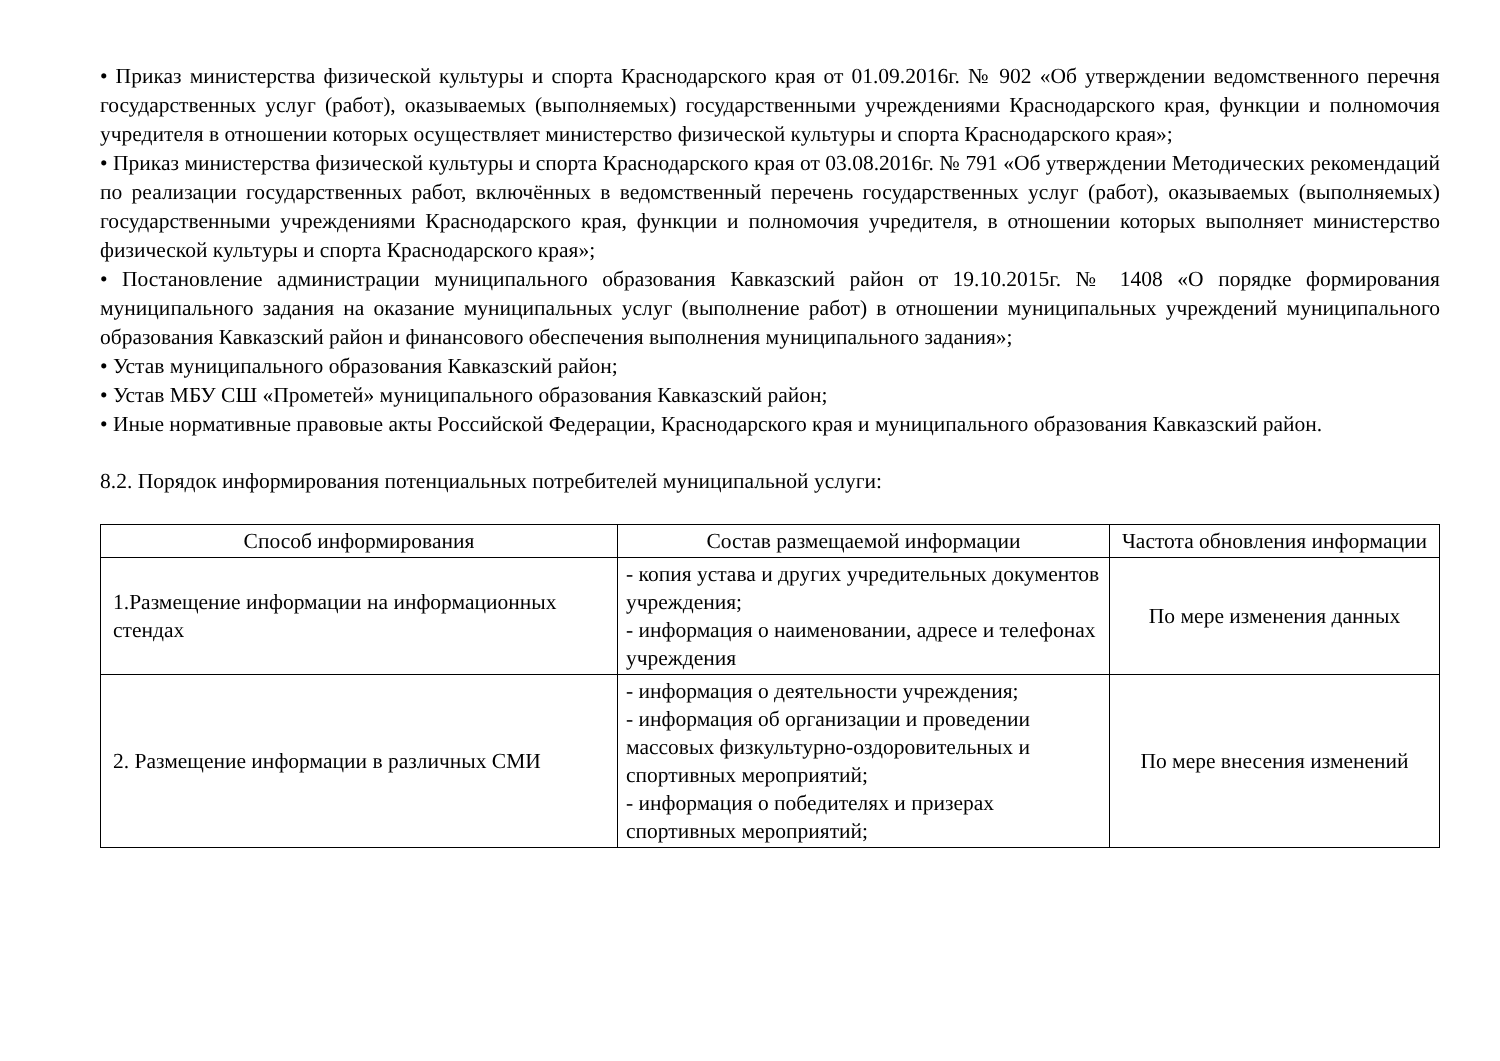• Приказ министерства физической культуры и спорта Краснодарского края от 01.09.2016г. № 902 «Об утверждении ведомственного перечня государственных услуг (работ), оказываемых (выполняемых) государственными учреждениями Краснодарского края, функции и полномочия учредителя в отношении которых осуществляет министерство физической культуры и спорта Краснодарского края»;
• Приказ министерства физической культуры и спорта Краснодарского края от 03.08.2016г. № 791 «Об утверждении Методических рекомендаций по реализации государственных работ, включённых в ведомственный перечень государственных услуг (работ), оказываемых (выполняемых) государственными учреждениями Краснодарского края, функции и полномочия учредителя, в отношении которых выполняет министерство физической культуры и спорта Краснодарского края»;
• Постановление администрации муниципального образования Кавказский район от 19.10.2015г. № 1408 «О порядке формирования муниципального задания на оказание муниципальных услуг (выполнение работ) в отношении муниципальных учреждений муниципального образования Кавказский район и финансового обеспечения выполнения муниципального задания»;
• Устав муниципального образования Кавказский район;
• Устав МБУ СШ «Прометей» муниципального образования Кавказский район;
• Иные нормативные правовые акты Российской Федерации, Краснодарского края и муниципального образования Кавказский район.
8.2. Порядок информирования потенциальных потребителей муниципальной услуги:
| Способ информирования | Состав размещаемой информации | Частота обновления информации |
| --- | --- | --- |
| 1.Размещение информации на информационных стендах | - копия устава и других учредительных документов учреждения; - информация о наименовании, адресе и телефонах учреждения | По мере изменения данных |
| 2. Размещение информации в различных СМИ | - информация о деятельности учреждения; - информация об организации и проведении массовых физкультурно-оздоровительных и спортивных мероприятий; - информация о победителях и призерах спортивных мероприятий; | По мере внесения изменений |